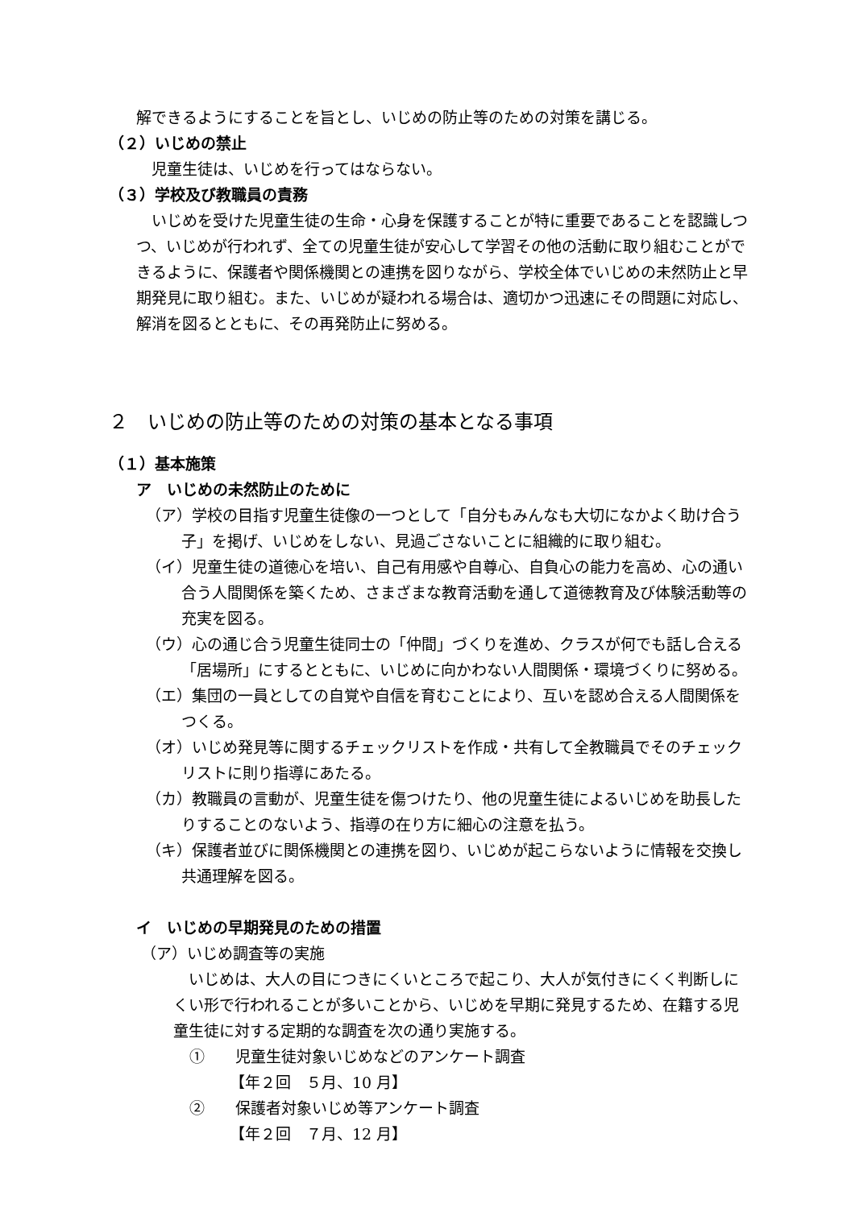解できるようにすることを旨とし、いじめの防止等のための対策を講じる。
（２）いじめの禁止
　児童生徒は、いじめを行ってはならない。
（３）学校及び教職員の責務
　いじめを受けた児童生徒の生命・心身を保護することが特に重要であることを認識しつつ、いじめが行われず、全ての児童生徒が安心して学習その他の活動に取り組むことができるように、保護者や関係機関との連携を図りながら、学校全体でいじめの未然防止と早期発見に取り組む。また、いじめが疑われる場合は、適切かつ迅速にその問題に対応し、解消を図るとともに、その再発防止に努める。
２　いじめの防止等のための対策の基本となる事項
（１）基本施策
ア　いじめの未然防止のために
（ア）学校の目指す児童生徒像の一つとして「自分もみんなも大切になかよく助け合う子」を掲げ、いじめをしない、見過ごさないことに組織的に取り組む。
（イ）児童生徒の道徳心を培い、自己有用感や自尊心、自負心の能力を高め、心の通い合う人間関係を築くため、さまざまな教育活動を通して道徳教育及び体験活動等の充実を図る。
（ウ）心の通じ合う児童生徒同士の「仲間」づくりを進め、クラスが何でも話し合える「居場所」にするとともに、いじめに向かわない人間関係・環境づくりに努める。
（エ）集団の一員としての自覚や自信を育むことにより、互いを認め合える人間関係をつくる。
（オ）いじめ発見等に関するチェックリストを作成・共有して全教職員でそのチェックリストに則り指導にあたる。
（カ）教職員の言動が、児童生徒を傷つけたり、他の児童生徒によるいじめを助長したりすることのないよう、指導の在り方に細心の注意を払う。
（キ）保護者並びに関係機関との連携を図り、いじめが起こらないように情報を交換し共通理解を図る。
イ　いじめの早期発見のための措置
（ア）いじめ調査等の実施
　いじめは、大人の目につきにくいところで起こり、大人が気付きにくく判断しにくい形で行われることが多いことから、いじめを早期に発見するため、在籍する児童生徒に対する定期的な調査を次の通り実施する。
①　　児童生徒対象いじめなどのアンケート調査
【年２回　５月、10 月】
②　　保護者対象いじめ等アンケート調査
【年２回　７月、12 月】